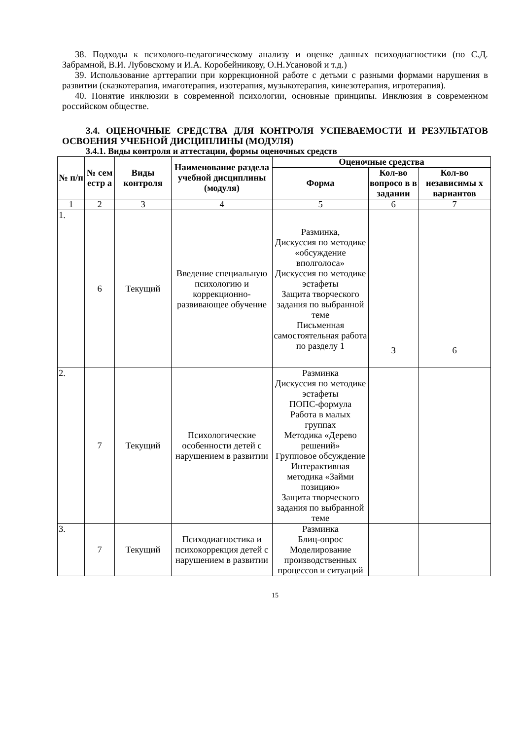38. Подходы к психолого-педагогическому анализу и оценке данных психодиагностики (по С.Д. Забрамной, В.И. Лубовскому и И.А. Коробейникову, О.Н.Усановой и т.д.)
39. Использование арттерапии при коррекционной работе с детьми с разными формами нарушения в развитии (сказкотерапия, имаготерапия, изотерапия, музыкотерапия, кинезотерапия, игротерапия).
40. Понятие инклюзии в современной психологии, основные принципы. Инклюзия в современном российском обществе.
3.4. ОЦЕНОЧНЫЕ СРЕДСТВА ДЛЯ КОНТРОЛЯ УСПЕВАЕМОСТИ И РЕЗУЛЬТАТОВ ОСВОЕНИЯ УЧЕБНОЙ ДИСЦИПЛИНЫ (МОДУЛЯ)
3.4.1. Виды контроля и аттестации, формы оценочных средств
| № п/п | № сем естр а | Виды контроля | Наименование раздела учебной дисциплины (модуля) | Оценочные средства | | |
| --- | --- | --- | --- | --- | --- | --- |
| | | | | Форма | Кол-во вопросо в в задании | Кол-во независимы х вариантов |
| 1 | 2 | 3 | 4 | 5 | 6 | 7 |
| 1. | 6 | Текущий | Введение специальную психологию и коррекционно-развивающее обучение | Разминка, Дискуссия по методике «обсуждение вполголоса» Дискуссия по методике эстафеты Защита творческого задания по выбранной теме Письменная самостоятельная работа по разделу 1 | 3 | 6 |
| 2. | 7 | Текущий | Психологические особенности детей с нарушением в развитии | Разминка Дискуссия по методике эстафеты ПОПС-формула Работа в малых группах Методика «Дерево решений» Групповое обсуждение Интерактивная методика «Займи позицию» Защита творческого задания по выбранной теме | | |
| 3. | 7 | Текущий | Психодиагностика и психокоррекция детей с нарушением в развитии | Разминка Блиц-опрос Моделирование производственных процессов и ситуаций | | |
15